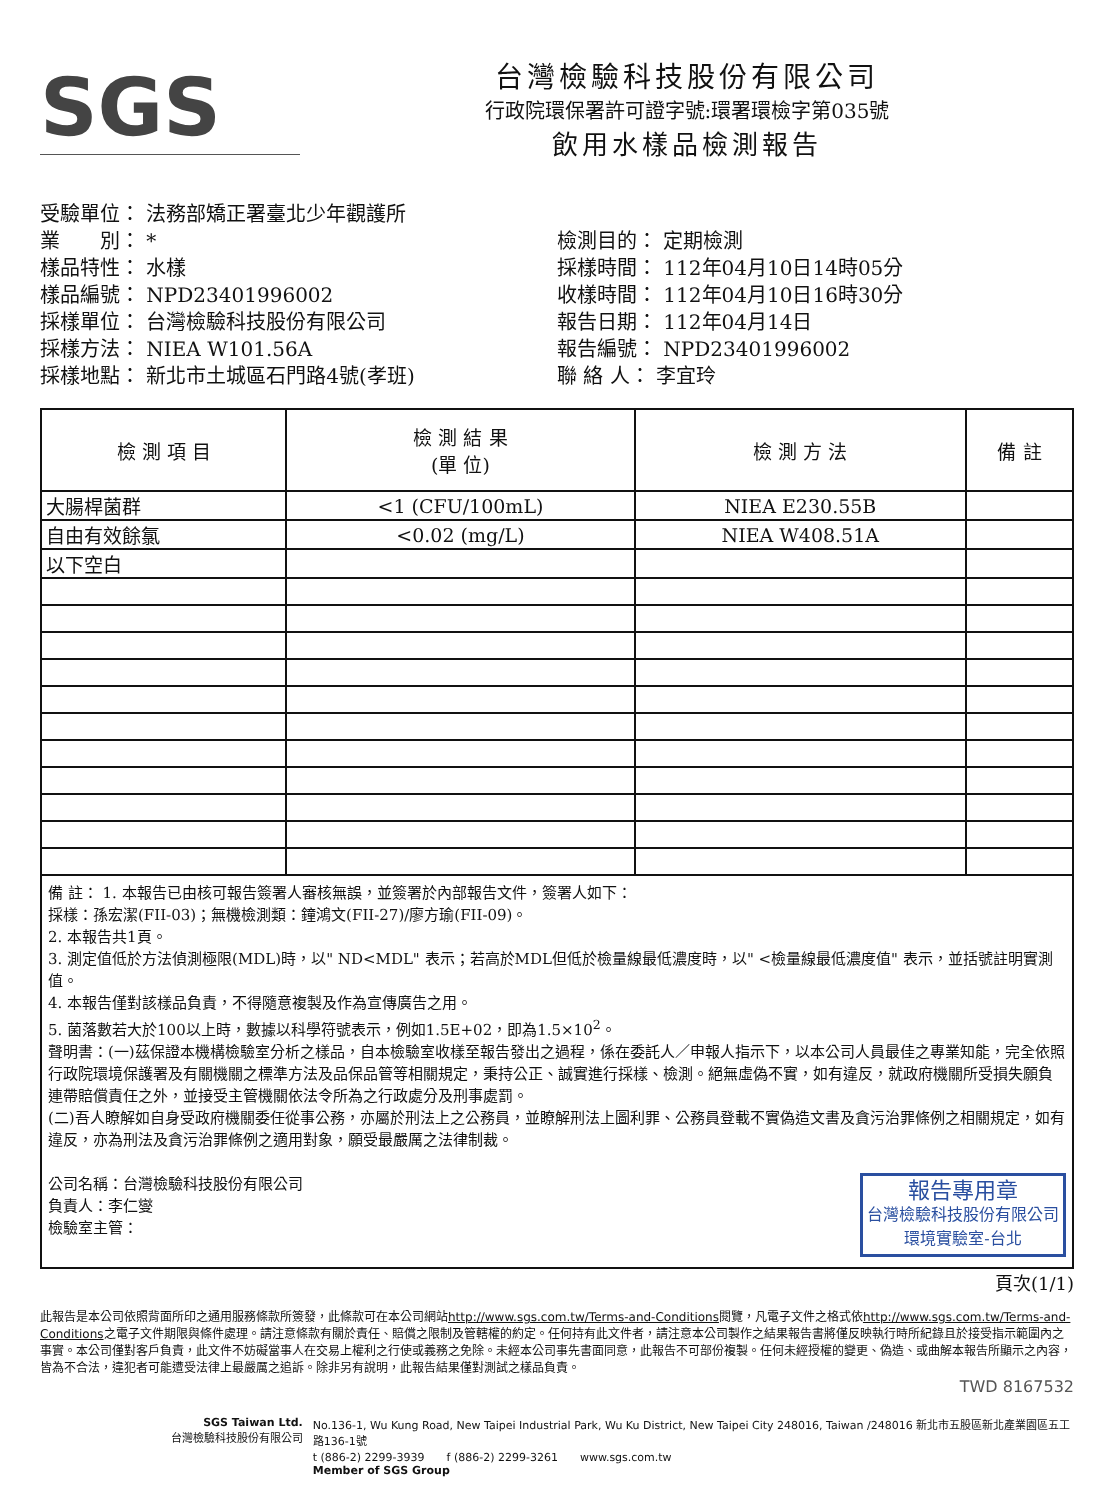SGS
台灣檢驗科技股份有限公司
行政院環保署許可證字號:環署環檢字第035號
飲用水樣品檢測報告
受驗單位： 法務部矯正署臺北少年觀護所
業　　別： *
樣品特性： 水樣
樣品編號： NPD23401996002
採樣單位： 台灣檢驗科技股份有限公司
採樣方法： NIEA W101.56A
採樣地點： 新北市土城區石門路4號(孝班)
檢測目的： 定期檢測
採樣時間： 112年04月10日14時05分
收樣時間： 112年04月10日16時30分
報告日期： 112年04月14日
報告編號： NPD23401996002
聯 絡 人： 李宜玲
| 檢 測 項 目 | 檢 測 結 果 (單 位) | 檢 測 方 法 | 備 註 |
| --- | --- | --- | --- |
| 大腸桿菌群 | <1 (CFU/100mL) | NIEA E230.55B | |
| 自由有效餘氯 | <0.02 (mg/L) | NIEA W408.51A | |
| 以下空白 | | | |
備 註： 1. 本報告已由核可報告簽署人審核無誤，並簽署於內部報告文件，簽署人如下：
採樣：孫宏潔(FII-03)；無機檢測類：鐘鴻文(FII-27)/廖方瑜(FII-09)。
2. 本報告共1頁。
3. 測定值低於方法偵測極限(MDL)時，以" ND<MDL" 表示；若高於MDL但低於檢量線最低濃度時，以" <檢量線最低濃度值" 表示，並括號註明實測值。
4. 本報告僅對該樣品負責，不得隨意複製及作為宣傳廣告之用。
5. 菌落數若大於100以上時，數據以科學符號表示，例如1.5E+02，即為1.5×10<sup>2</sup>。
聲明書：(一)茲保證本機構檢驗室分析之樣品，自本檢驗室收樣至報告發出之過程，係在委託人／申報人指示下，以本公司人員最佳之專業知能，完全依照行政院環境保護署及有關機關之標準方法及品保品管等相關規定，秉持公正、誠實進行採樣、檢測。絕無虛偽不實，如有違反，就政府機關所受損失願負連帶賠償責任之外，並接受主管機關依法令所為之行政處分及刑事處罰。
(二)吾人瞭解如自身受政府機關委任從事公務，亦屬於刑法上之公務員，並瞭解刑法上圖利罪、公務員登載不實偽造文書及貪污治罪條例之相關規定，如有違反，亦為刑法及貪污治罪條例之適用對象，願受最嚴厲之法律制裁。
報告專用章
台灣檢驗科技股份有限公司
環境實驗室-台北
公司名稱：台灣檢驗科技股份有限公司
負責人：李仁燮
檢驗室主管：
頁次(1/1)
此報告是本公司依照背面所印之通用服務條款所簽發，此條款可在本公司網站http://www.sgs.com.tw/Terms-and-Conditions閱覽，凡電子文件之格式依http://www.sgs.com.tw/Terms-and-Conditions之電子文件期限與條件處理。請注意條款有關於責任、賠償之限制及管轄權的約定。任何持有此文件者，請注意本公司製作之結果報告書將僅反映執行時所紀錄且於接受指示範圍內之事實。本公司僅對客戶負責，此文件不妨礙當事人在交易上權利之行使或義務之免除。未經本公司事先書面同意，此報告不可部份複製。任何未經授權的變更、偽造、或曲解本報告所顯示之內容，皆為不合法，違犯者可能遭受法律上最嚴厲之追訴。除非另有說明，此報告結果僅對測試之樣品負責。
TWD 8167532
SGS Taiwan Ltd.
台灣檢驗科技股份有限公司
No.136-1, Wu Kung Road, New Taipei Industrial Park, Wu Ku District, New Taipei City 248016, Taiwan /248016 新北市五股區新北產業園區五工路136-1號
t (886-2) 2299-3939　　f (886-2) 2299-3261　　www.sgs.com.tw
Member of SGS Group